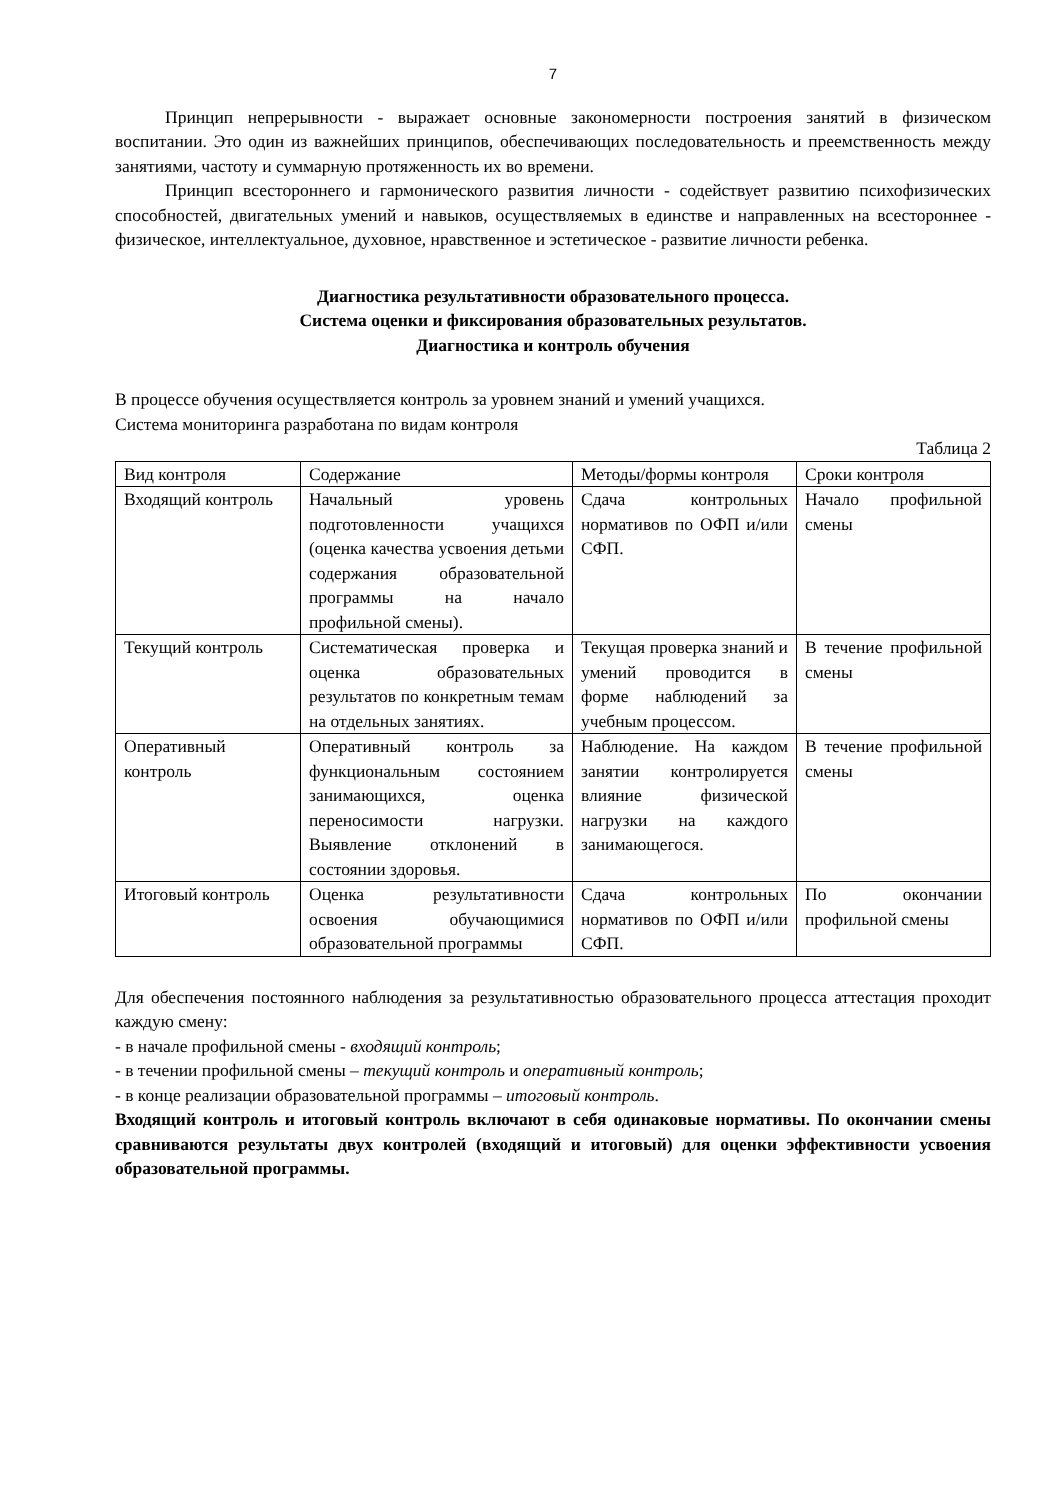7
Принцип непрерывности - выражает основные закономерности построения занятий в физическом воспитании. Это один из важнейших принципов, обеспечивающих последовательность и преемственность между занятиями, частоту и суммарную протяженность их во времени.
Принцип всестороннего и гармонического развития личности - содействует развитию психофизических способностей, двигательных умений и навыков, осуществляемых в единстве и направленных на всестороннее - физическое, интеллектуальное, духовное, нравственное и эстетическое - развитие личности ребенка.
Диагностика результативности образовательного процесса.
Система оценки и фиксирования образовательных результатов.
Диагностика и контроль обучения
В процессе обучения осуществляется контроль за уровнем знаний и умений учащихся.
Система мониторинга разработана по видам контроля
Таблица 2
| Вид контроля | Содержание | Методы/формы контроля | Сроки контроля |
| Входящий контроль | Начальный уровень подготовленности учащихся (оценка качества усвоения детьми содержания образовательной программы на начало профильной смены). | Сдача контрольных нормативов по ОФП и/или СФП. | Начало профильной смены |
| Текущий контроль | Систематическая проверка и оценка образовательных результатов по конкретным темам на отдельных занятиях. | Текущая проверка знаний и умений проводится в форме наблюдений за учебным процессом. | В течение профильной смены |
| Оперативный контроль | Оперативный контроль за функциональным состоянием занимающихся, оценка переносимости нагрузки. Выявление отклонений в состоянии здоровья. | Наблюдение. На каждом занятии контролируется влияние физической нагрузки на каждого занимающегося. | В течение профильной смены |
| Итоговый контроль | Оценка результативности освоения обучающимися образовательной программы | Сдача контрольных нормативов по ОФП и/или СФП. | По окончании профильной смены |
Для обеспечения постоянного наблюдения за результативностью образовательного процесса аттестация проходит каждую смену:
- в начале профильной смены - входящий контроль;
- в течении профильной смены – текущий контроль и оперативный контроль;
- в конце реализации образовательной программы – итоговый контроль.
Входящий контроль и итоговый контроль включают в себя одинаковые нормативы. По окончании смены сравниваются результаты двух контролей (входящий и итоговый) для оценки эффективности усвоения образовательной программы.